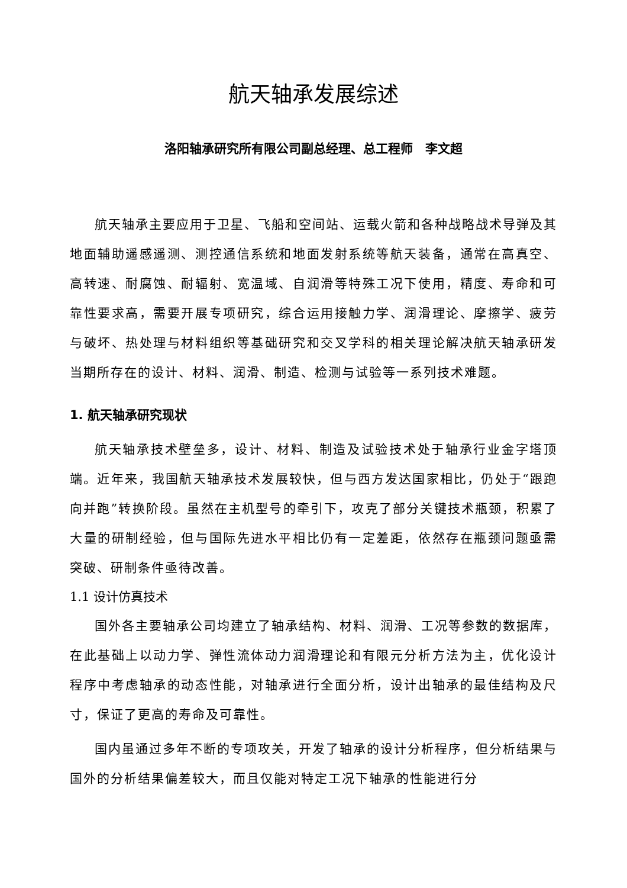航天轴承发展综述
洛阳轴承研究所有限公司副总经理、总工程师　李文超
航天轴承主要应用于卫星、飞船和空间站、运载火箭和各种战略战术导弹及其地面辅助遥感遥测、测控通信系统和地面发射系统等航天装备，通常在高真空、高转速、耐腐蚀、耐辐射、宽温域、自润滑等特殊工况下使用，精度、寿命和可靠性要求高，需要开展专项研究，综合运用接触力学、润滑理论、摩擦学、疲劳与破坏、热处理与材料组织等基础研究和交叉学科的相关理论解决航天轴承研发当期所存在的设计、材料、润滑、制造、检测与试验等一系列技术难题。
1. 航天轴承研究现状
航天轴承技术壁垒多，设计、材料、制造及试验技术处于轴承行业金字塔顶端。近年来，我国航天轴承技术发展较快，但与西方发达国家相比，仍处于“跟跑向并跑”转换阶段。虽然在主机型号的牵引下，攻克了部分关键技术瓶颈，积累了大量的研制经验，但与国际先进水平相比仍有一定差距，依然存在瓶颈问题亟需突破、研制条件亟待改善。
1.1 设计仿真技术
国外各主要轴承公司均建立了轴承结构、材料、润滑、工况等参数的数据库，在此基础上以动力学、弹性流体动力润滑理论和有限元分析方法为主，优化设计程序中考虑轴承的动态性能，对轴承进行全面分析，设计出轴承的最佳结构及尺寸，保证了更高的寿命及可靠性。
国内虽通过多年不断的专项攻关，开发了轴承的设计分析程序，但分析结果与国外的分析结果偏差较大，而且仅能对特定工况下轴承的性能进行分